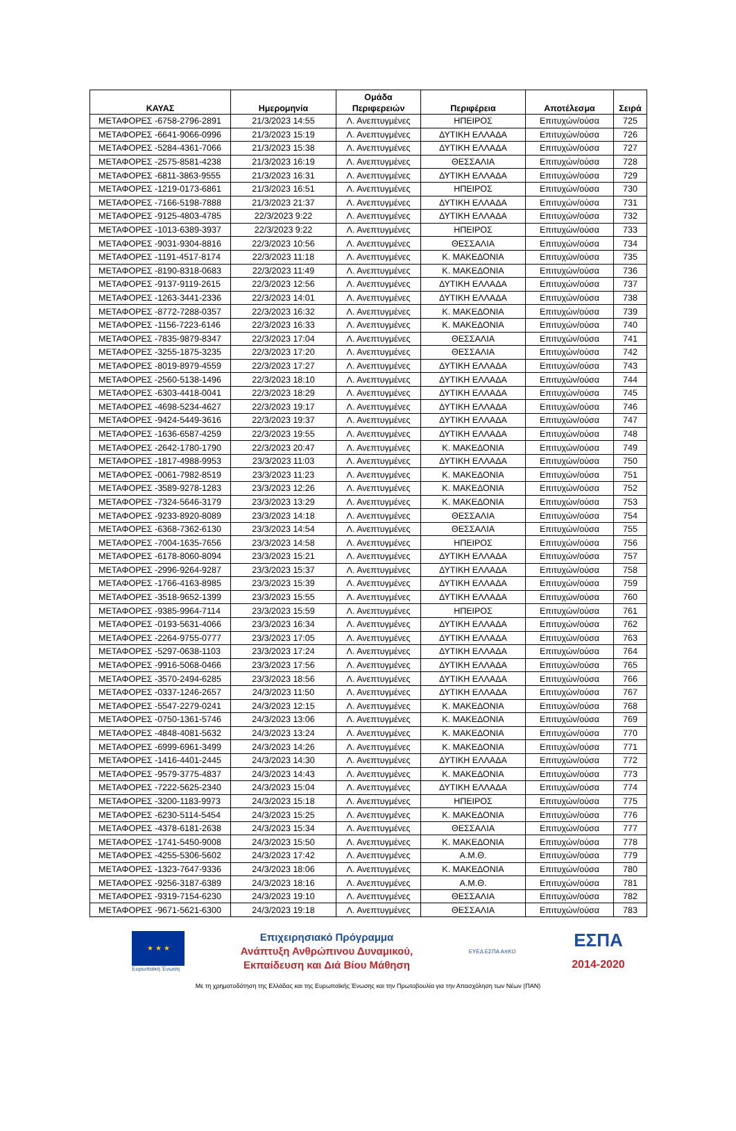| ΚΑΥΑΣ | Ημερομηνία | Ομάδα Περιφερειών | Περιφέρεια | Αποτέλεσμα | Σειρά |
| --- | --- | --- | --- | --- | --- |
| ΜΕΤΑΦΟΡΕΣ -6758-2796-2891 | 21/3/2023 14:55 | Λ. Ανεπτυγμένες | ΗΠΕΙΡΟΣ | Επιτυχών/ούσα | 725 |
| ΜΕΤΑΦΟΡΕΣ -6641-9066-0996 | 21/3/2023 15:19 | Λ. Ανεπτυγμένες | ΔΥΤΙΚΗ ΕΛΛΑΔΑ | Επιτυχών/ούσα | 726 |
| ΜΕΤΑΦΟΡΕΣ -5284-4361-7066 | 21/3/2023 15:38 | Λ. Ανεπτυγμένες | ΔΥΤΙΚΗ ΕΛΛΑΔΑ | Επιτυχών/ούσα | 727 |
| ΜΕΤΑΦΟΡΕΣ -2575-8581-4238 | 21/3/2023 16:19 | Λ. Ανεπτυγμένες | ΘΕΣΣΑΛΙΑ | Επιτυχών/ούσα | 728 |
| ΜΕΤΑΦΟΡΕΣ -6811-3863-9555 | 21/3/2023 16:31 | Λ. Ανεπτυγμένες | ΔΥΤΙΚΗ ΕΛΛΑΔΑ | Επιτυχών/ούσα | 729 |
| ΜΕΤΑΦΟΡΕΣ -1219-0173-6861 | 21/3/2023 16:51 | Λ. Ανεπτυγμένες | ΗΠΕΙΡΟΣ | Επιτυχών/ούσα | 730 |
| ΜΕΤΑΦΟΡΕΣ -7166-5198-7888 | 21/3/2023 21:37 | Λ. Ανεπτυγμένες | ΔΥΤΙΚΗ ΕΛΛΑΔΑ | Επιτυχών/ούσα | 731 |
| ΜΕΤΑΦΟΡΕΣ -9125-4803-4785 | 22/3/2023 9:22 | Λ. Ανεπτυγμένες | ΔΥΤΙΚΗ ΕΛΛΑΔΑ | Επιτυχών/ούσα | 732 |
| ΜΕΤΑΦΟΡΕΣ -1013-6389-3937 | 22/3/2023 9:22 | Λ. Ανεπτυγμένες | ΗΠΕΙΡΟΣ | Επιτυχών/ούσα | 733 |
| ΜΕΤΑΦΟΡΕΣ -9031-9304-8816 | 22/3/2023 10:56 | Λ. Ανεπτυγμένες | ΘΕΣΣΑΛΙΑ | Επιτυχών/ούσα | 734 |
| ΜΕΤΑΦΟΡΕΣ -1191-4517-8174 | 22/3/2023 11:18 | Λ. Ανεπτυγμένες | Κ. ΜΑΚΕΔΟΝΙΑ | Επιτυχών/ούσα | 735 |
| ΜΕΤΑΦΟΡΕΣ -8190-8318-0683 | 22/3/2023 11:49 | Λ. Ανεπτυγμένες | Κ. ΜΑΚΕΔΟΝΙΑ | Επιτυχών/ούσα | 736 |
| ΜΕΤΑΦΟΡΕΣ -9137-9119-2615 | 22/3/2023 12:56 | Λ. Ανεπτυγμένες | ΔΥΤΙΚΗ ΕΛΛΑΔΑ | Επιτυχών/ούσα | 737 |
| ΜΕΤΑΦΟΡΕΣ -1263-3441-2336 | 22/3/2023 14:01 | Λ. Ανεπτυγμένες | ΔΥΤΙΚΗ ΕΛΛΑΔΑ | Επιτυχών/ούσα | 738 |
| ΜΕΤΑΦΟΡΕΣ -8772-7288-0357 | 22/3/2023 16:32 | Λ. Ανεπτυγμένες | Κ. ΜΑΚΕΔΟΝΙΑ | Επιτυχών/ούσα | 739 |
| ΜΕΤΑΦΟΡΕΣ -1156-7223-6146 | 22/3/2023 16:33 | Λ. Ανεπτυγμένες | Κ. ΜΑΚΕΔΟΝΙΑ | Επιτυχών/ούσα | 740 |
| ΜΕΤΑΦΟΡΕΣ -7835-9879-8347 | 22/3/2023 17:04 | Λ. Ανεπτυγμένες | ΘΕΣΣΑΛΙΑ | Επιτυχών/ούσα | 741 |
| ΜΕΤΑΦΟΡΕΣ -3255-1875-3235 | 22/3/2023 17:20 | Λ. Ανεπτυγμένες | ΘΕΣΣΑΛΙΑ | Επιτυχών/ούσα | 742 |
| ΜΕΤΑΦΟΡΕΣ -8019-8979-4559 | 22/3/2023 17:27 | Λ. Ανεπτυγμένες | ΔΥΤΙΚΗ ΕΛΛΑΔΑ | Επιτυχών/ούσα | 743 |
| ΜΕΤΑΦΟΡΕΣ -2560-5138-1496 | 22/3/2023 18:10 | Λ. Ανεπτυγμένες | ΔΥΤΙΚΗ ΕΛΛΑΔΑ | Επιτυχών/ούσα | 744 |
| ΜΕΤΑΦΟΡΕΣ -6303-4418-0041 | 22/3/2023 18:29 | Λ. Ανεπτυγμένες | ΔΥΤΙΚΗ ΕΛΛΑΔΑ | Επιτυχών/ούσα | 745 |
| ΜΕΤΑΦΟΡΕΣ -4698-5234-4627 | 22/3/2023 19:17 | Λ. Ανεπτυγμένες | ΔΥΤΙΚΗ ΕΛΛΑΔΑ | Επιτυχών/ούσα | 746 |
| ΜΕΤΑΦΟΡΕΣ -9424-5449-3616 | 22/3/2023 19:37 | Λ. Ανεπτυγμένες | ΔΥΤΙΚΗ ΕΛΛΑΔΑ | Επιτυχών/ούσα | 747 |
| ΜΕΤΑΦΟΡΕΣ -1636-6587-4259 | 22/3/2023 19:55 | Λ. Ανεπτυγμένες | ΔΥΤΙΚΗ ΕΛΛΑΔΑ | Επιτυχών/ούσα | 748 |
| ΜΕΤΑΦΟΡΕΣ -2642-1780-1790 | 22/3/2023 20:47 | Λ. Ανεπτυγμένες | Κ. ΜΑΚΕΔΟΝΙΑ | Επιτυχών/ούσα | 749 |
| ΜΕΤΑΦΟΡΕΣ -1817-4988-9953 | 23/3/2023 11:03 | Λ. Ανεπτυγμένες | ΔΥΤΙΚΗ ΕΛΛΑΔΑ | Επιτυχών/ούσα | 750 |
| ΜΕΤΑΦΟΡΕΣ -0061-7982-8519 | 23/3/2023 11:23 | Λ. Ανεπτυγμένες | Κ. ΜΑΚΕΔΟΝΙΑ | Επιτυχών/ούσα | 751 |
| ΜΕΤΑΦΟΡΕΣ -3589-9278-1283 | 23/3/2023 12:26 | Λ. Ανεπτυγμένες | Κ. ΜΑΚΕΔΟΝΙΑ | Επιτυχών/ούσα | 752 |
| ΜΕΤΑΦΟΡΕΣ -7324-5646-3179 | 23/3/2023 13:29 | Λ. Ανεπτυγμένες | Κ. ΜΑΚΕΔΟΝΙΑ | Επιτυχών/ούσα | 753 |
| ΜΕΤΑΦΟΡΕΣ -9233-8920-8089 | 23/3/2023 14:18 | Λ. Ανεπτυγμένες | ΘΕΣΣΑΛΙΑ | Επιτυχών/ούσα | 754 |
| ΜΕΤΑΦΟΡΕΣ -6368-7362-6130 | 23/3/2023 14:54 | Λ. Ανεπτυγμένες | ΘΕΣΣΑΛΙΑ | Επιτυχών/ούσα | 755 |
| ΜΕΤΑΦΟΡΕΣ -7004-1635-7656 | 23/3/2023 14:58 | Λ. Ανεπτυγμένες | ΗΠΕΙΡΟΣ | Επιτυχών/ούσα | 756 |
| ΜΕΤΑΦΟΡΕΣ -6178-8060-8094 | 23/3/2023 15:21 | Λ. Ανεπτυγμένες | ΔΥΤΙΚΗ ΕΛΛΑΔΑ | Επιτυχών/ούσα | 757 |
| ΜΕΤΑΦΟΡΕΣ -2996-9264-9287 | 23/3/2023 15:37 | Λ. Ανεπτυγμένες | ΔΥΤΙΚΗ ΕΛΛΑΔΑ | Επιτυχών/ούσα | 758 |
| ΜΕΤΑΦΟΡΕΣ -1766-4163-8985 | 23/3/2023 15:39 | Λ. Ανεπτυγμένες | ΔΥΤΙΚΗ ΕΛΛΑΔΑ | Επιτυχών/ούσα | 759 |
| ΜΕΤΑΦΟΡΕΣ -3518-9652-1399 | 23/3/2023 15:55 | Λ. Ανεπτυγμένες | ΔΥΤΙΚΗ ΕΛΛΑΔΑ | Επιτυχών/ούσα | 760 |
| ΜΕΤΑΦΟΡΕΣ -9385-9964-7114 | 23/3/2023 15:59 | Λ. Ανεπτυγμένες | ΗΠΕΙΡΟΣ | Επιτυχών/ούσα | 761 |
| ΜΕΤΑΦΟΡΕΣ -0193-5631-4066 | 23/3/2023 16:34 | Λ. Ανεπτυγμένες | ΔΥΤΙΚΗ ΕΛΛΑΔΑ | Επιτυχών/ούσα | 762 |
| ΜΕΤΑΦΟΡΕΣ -2264-9755-0777 | 23/3/2023 17:05 | Λ. Ανεπτυγμένες | ΔΥΤΙΚΗ ΕΛΛΑΔΑ | Επιτυχών/ούσα | 763 |
| ΜΕΤΑΦΟΡΕΣ -5297-0638-1103 | 23/3/2023 17:24 | Λ. Ανεπτυγμένες | ΔΥΤΙΚΗ ΕΛΛΑΔΑ | Επιτυχών/ούσα | 764 |
| ΜΕΤΑΦΟΡΕΣ -9916-5068-0466 | 23/3/2023 17:56 | Λ. Ανεπτυγμένες | ΔΥΤΙΚΗ ΕΛΛΑΔΑ | Επιτυχών/ούσα | 765 |
| ΜΕΤΑΦΟΡΕΣ -3570-2494-6285 | 23/3/2023 18:56 | Λ. Ανεπτυγμένες | ΔΥΤΙΚΗ ΕΛΛΑΔΑ | Επιτυχών/ούσα | 766 |
| ΜΕΤΑΦΟΡΕΣ -0337-1246-2657 | 24/3/2023 11:50 | Λ. Ανεπτυγμένες | ΔΥΤΙΚΗ ΕΛΛΑΔΑ | Επιτυχών/ούσα | 767 |
| ΜΕΤΑΦΟΡΕΣ -5547-2279-0241 | 24/3/2023 12:15 | Λ. Ανεπτυγμένες | Κ. ΜΑΚΕΔΟΝΙΑ | Επιτυχών/ούσα | 768 |
| ΜΕΤΑΦΟΡΕΣ -0750-1361-5746 | 24/3/2023 13:06 | Λ. Ανεπτυγμένες | Κ. ΜΑΚΕΔΟΝΙΑ | Επιτυχών/ούσα | 769 |
| ΜΕΤΑΦΟΡΕΣ -4848-4081-5632 | 24/3/2023 13:24 | Λ. Ανεπτυγμένες | Κ. ΜΑΚΕΔΟΝΙΑ | Επιτυχών/ούσα | 770 |
| ΜΕΤΑΦΟΡΕΣ -6999-6961-3499 | 24/3/2023 14:26 | Λ. Ανεπτυγμένες | Κ. ΜΑΚΕΔΟΝΙΑ | Επιτυχών/ούσα | 771 |
| ΜΕΤΑΦΟΡΕΣ -1416-4401-2445 | 24/3/2023 14:30 | Λ. Ανεπτυγμένες | ΔΥΤΙΚΗ ΕΛΛΑΔΑ | Επιτυχών/ούσα | 772 |
| ΜΕΤΑΦΟΡΕΣ -9579-3775-4837 | 24/3/2023 14:43 | Λ. Ανεπτυγμένες | Κ. ΜΑΚΕΔΟΝΙΑ | Επιτυχών/ούσα | 773 |
| ΜΕΤΑΦΟΡΕΣ -7222-5625-2340 | 24/3/2023 15:04 | Λ. Ανεπτυγμένες | ΔΥΤΙΚΗ ΕΛΛΑΔΑ | Επιτυχών/ούσα | 774 |
| ΜΕΤΑΦΟΡΕΣ -3200-1183-9973 | 24/3/2023 15:18 | Λ. Ανεπτυγμένες | ΗΠΕΙΡΟΣ | Επιτυχών/ούσα | 775 |
| ΜΕΤΑΦΟΡΕΣ -6230-5114-5454 | 24/3/2023 15:25 | Λ. Ανεπτυγμένες | Κ. ΜΑΚΕΔΟΝΙΑ | Επιτυχών/ούσα | 776 |
| ΜΕΤΑΦΟΡΕΣ -4378-6181-2638 | 24/3/2023 15:34 | Λ. Ανεπτυγμένες | ΘΕΣΣΑΛΙΑ | Επιτυχών/ούσα | 777 |
| ΜΕΤΑΦΟΡΕΣ -1741-5450-9008 | 24/3/2023 15:50 | Λ. Ανεπτυγμένες | Κ. ΜΑΚΕΔΟΝΙΑ | Επιτυχών/ούσα | 778 |
| ΜΕΤΑΦΟΡΕΣ -4255-5306-5602 | 24/3/2023 17:42 | Λ. Ανεπτυγμένες | Α.Μ.Θ. | Επιτυχών/ούσα | 779 |
| ΜΕΤΑΦΟΡΕΣ -1323-7647-9336 | 24/3/2023 18:06 | Λ. Ανεπτυγμένες | Κ. ΜΑΚΕΔΟΝΙΑ | Επιτυχών/ούσα | 780 |
| ΜΕΤΑΦΟΡΕΣ -9256-3187-6389 | 24/3/2023 18:16 | Λ. Ανεπτυγμένες | Α.Μ.Θ. | Επιτυχών/ούσα | 781 |
| ΜΕΤΑΦΟΡΕΣ -9319-7154-6230 | 24/3/2023 19:10 | Λ. Ανεπτυγμένες | ΘΕΣΣΑΛΙΑ | Επιτυχών/ούσα | 782 |
| ΜΕΤΑΦΟΡΕΣ -9671-5621-6300 | 24/3/2023 19:18 | Λ. Ανεπτυγμένες | ΘΕΣΣΑΛΙΑ | Επιτυχών/ούσα | 783 |
★ ★ ★
Ευρωπαϊκή Ένωση
Επιχειρησιακό Πρόγραμμα
Ανάπτυξη Ανθρώπινου Δυναμικού,
Εκπαίδευση και Διά Βίου Μάθηση
ΕΥΕΔ ΕΣΠΑ ΑπΚΟ
ΕΣΠΑ
2014-2020
Με τη χρηματοδότηση της Ελλάδας και της Ευρωπαϊκής Ένωσης και την Πρωτοβουλία για την Απασχόληση των Νέων (ΠΑΝ)